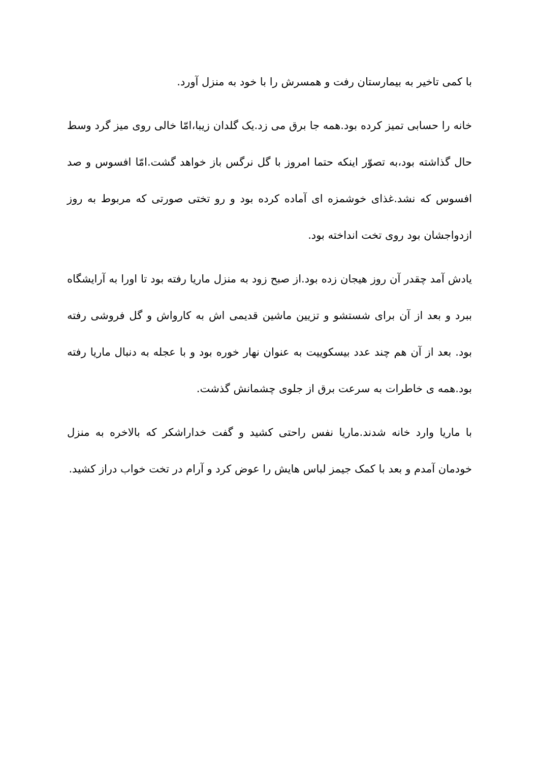با کمی تاخیر به بیمارستان رفت و همسرش را با خود به منزل آورد.
خانه را حسابی تمیز کرده بود.همه جا برق می زد.یک گلدان زیبا،امّا خالی روی میز گرد وسط حال گذاشته بود،به تصوّر اینکه حتما امروز با گل نرگس باز خواهد گشت.امّا افسوس و صد افسوس که نشد.غذای خوشمزه ای آماده کرده بود و رو تختی صورتی که مربوط به روز ازدواجشان بود روی تخت انداخته بود.
یادش آمد چقدر آن روز هیجان زده بود.از صبح زود به منزل ماریا رفته بود تا اورا به آرایشگاه ببرد و بعد از آن برای شستشو و تزیین ماشین قدیمی اش به کارواش و گل فروشی رفته بود. بعد از آن هم چند عدد بیسکوییت به عنوان نهار خوره بود و با عجله به دنبال ماریا رفته بود.همه ی خاطرات به سرعت برق از جلوی چشمانش گذشت.
با ماریا وارد خانه شدند.ماریا نفس راحتی کشید و گفت خداراشکر که بالاخره به منزل خودمان آمدم و بعد با کمک جیمز لباس هایش را عوض کرد و آرام در تخت خواب دراز کشید.